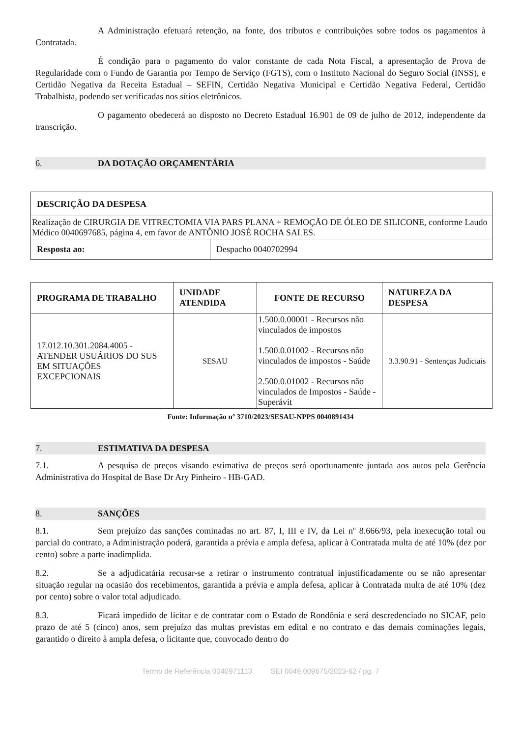A Administração efetuará retenção, na fonte, dos tributos e contribuições sobre todos os pagamentos à Contratada.
É condição para o pagamento do valor constante de cada Nota Fiscal, a apresentação de Prova de Regularidade com o Fundo de Garantia por Tempo de Serviço (FGTS), com o Instituto Nacional do Seguro Social (INSS), e Certidão Negativa da Receita Estadual – SEFIN, Certidão Negativa Municipal e Certidão Negativa Federal, Certidão Trabalhista, podendo ser verificadas nos sítios eletrônicos.
O pagamento obedecerá ao disposto no Decreto Estadual 16.901 de 09 de julho de 2012, independente da transcrição.
6. DA DOTAÇÃO ORÇAMENTÁRIA
| DESCRIÇÃO DA DESPESA | |
| --- | --- |
| Realização de CIRURGIA DE VITRECTOMIA VIA PARS PLANA + REMOÇÃO DE ÓLEO DE SILICONE, conforme Laudo Médico 0040697685, página 4, em favor de ANTÔNIO JOSÉ ROCHA SALES. | |
| Resposta ao: | Despacho 0040702994 |
| PROGRAMA DE TRABALHO | UNIDADE ATENDIDA | FONTE DE RECURSO | NATUREZA DA DESPESA |
| --- | --- | --- | --- |
| 17.012.10.301.2084.4005 - ATENDER USUÁRIOS DO SUS EM SITUAÇÕES EXCEPCIONAIS | SESAU | 1.500.0.00001 - Recursos não vinculados de impostos 1.500.0.01002 - Recursos não vinculados de impostos - Saúde 2.500.0.01002 - Recursos não vinculados de Impostos - Saúde - Superávit | 3.3.90.91 - Sentenças Judiciais |
Fonte: Informação nº 3710/2023/SESAU-NPPS 0040891434
7. ESTIMATIVA DA DESPESA
7.1. A pesquisa de preços visando estimativa de preços será oportunamente juntada aos autos pela Gerência Administrativa do Hospital de Base Dr Ary Pinheiro - HB-GAD.
8. SANÇÕES
8.1. Sem prejuízo das sanções cominadas no art. 87, I, III e IV, da Lei nº 8.666/93, pela inexecução total ou parcial do contrato, a Administração poderá, garantida a prévia e ampla defesa, aplicar à Contratada multa de até 10% (dez por cento) sobre a parte inadimplida.
8.2. Se a adjudicatária recusar-se a retirar o instrumento contratual injustificadamente ou se não apresentar situação regular na ocasião dos recebimentos, garantida a prévia e ampla defesa, aplicar à Contratada multa de até 10% (dez por cento) sobre o valor total adjudicado.
8.3. Ficará impedido de licitar e de contratar com o Estado de Rondônia e será descredenciado no SICAF, pelo prazo de até 5 (cinco) anos, sem prejuízo das multas previstas em edital e no contrato e das demais cominações legais, garantido o direito à ampla defesa, o licitante que, convocado dentro do
Termo de Referência 0040971113 SEI 0049.009675/2023-62 / pg. 7